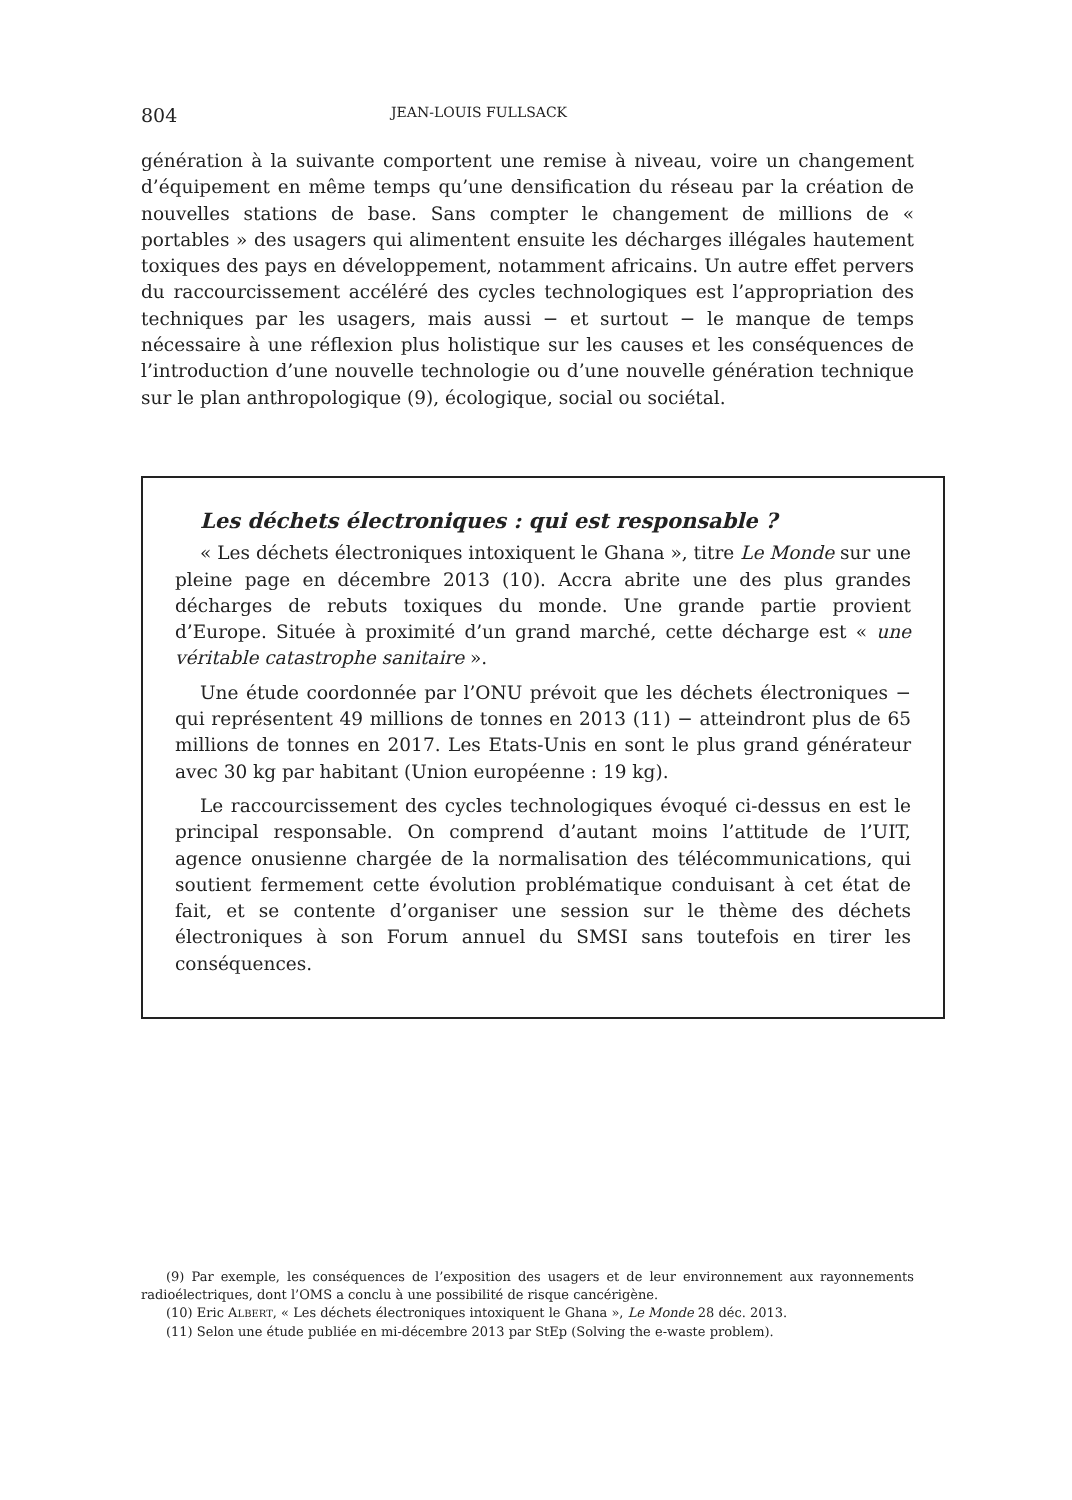804 JEAN-LOUIS FULLSACK
génération à la suivante comportent une remise à niveau, voire un changement d’équipement en même temps qu’une densification du réseau par la création de nouvelles stations de base. Sans compter le changement de millions de « portables » des usagers qui alimentent ensuite les décharges illégales hautement toxiques des pays en développement, notamment africains. Un autre effet pervers du raccourcissement accéléré des cycles technologiques est l’appropriation des techniques par les usagers, mais aussi − et surtout − le manque de temps nécessaire à une réflexion plus holistique sur les causes et les conséquences de l’introduction d’une nouvelle technologie ou d’une nouvelle génération technique sur le plan anthropologique (9), écologique, social ou sociétal.
Les déchets électroniques : qui est responsable ?
« Les déchets électroniques intoxiquent le Ghana », titre Le Monde sur une pleine page en décembre 2013 (10). Accra abrite une des plus grandes décharges de rebuts toxiques du monde. Une grande partie provient d’Europe. Située à proximité d’un grand marché, cette décharge est « une véritable catastrophe sanitaire ».
Une étude coordonnée par l’ONU prévoit que les déchets électroniques − qui représentent 49 millions de tonnes en 2013 (11) − atteindront plus de 65 millions de tonnes en 2017. Les Etats-Unis en sont le plus grand générateur avec 30 kg par habitant (Union européenne : 19 kg).
Le raccourcissement des cycles technologiques évoqué ci-dessus en est le principal responsable. On comprend d’autant moins l’attitude de l’UIT, agence onusienne chargée de la normalisation des télécommunications, qui soutient fermement cette évolution problématique conduisant à cet état de fait, et se contente d’organiser une session sur le thème des déchets électroniques à son Forum annuel du SMSI sans toutefois en tirer les conséquences.
(9) Par exemple, les conséquences de l’exposition des usagers et de leur environnement aux rayonnements radioélectriques, dont l’OMS a conclu à une possibilité de risque cancérigène.
(10) Eric ALBERT, « Les déchets électroniques intoxiquent le Ghana », Le Monde 28 déc. 2013.
(11) Selon une étude publiée en mi-décembre 2013 par StEp (Solving the e-waste problem).